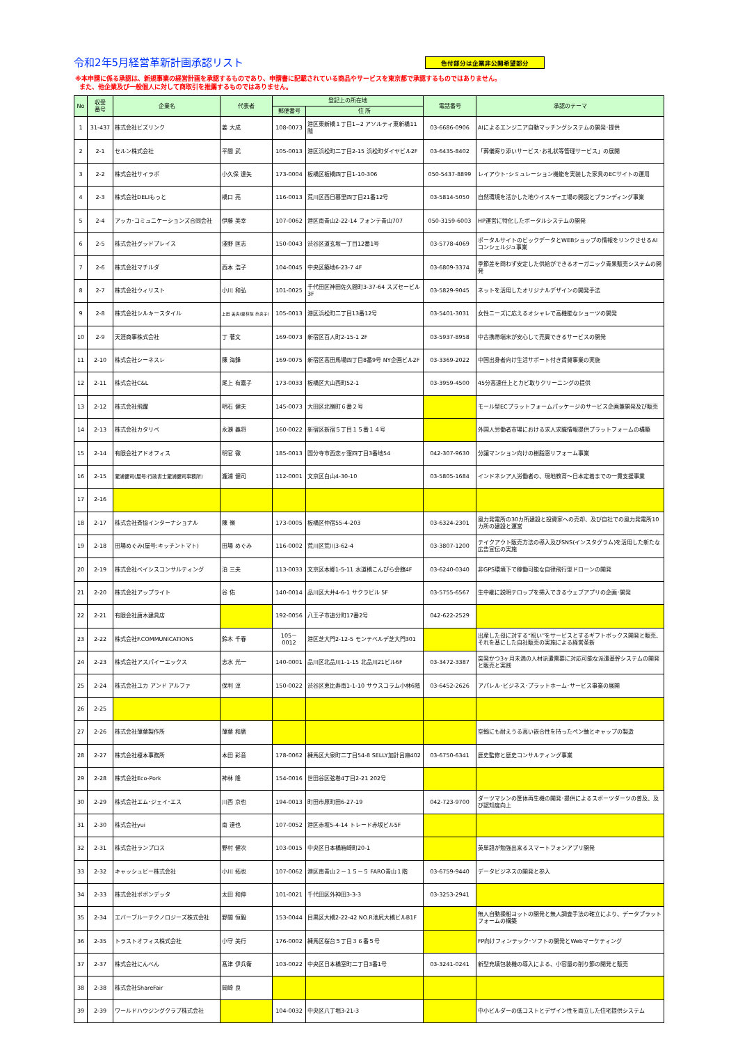令和2年5月経営革新計画承認リスト
色付部分は企業非公開希望部分
※本申請に係る承認は、新規事業の経営計画を承認するものであり、申請書に記載されている商品やサービスを東京都で承認するものではありません。
また、他企業及び一般個人に対して商取引を推薦するものではありません。
| No | 収受 番号 | 企業名 | 代表者 | 登記上の所在地 | | 電話番号 | 承認のテーマ |
| --- | --- | --- | --- | --- | --- | --- | --- |
| | | | | 郵便番号 | 住 所 | | |
| 1 | 31-437 | 株式会社ビズリンク | 姜 大成 | 108-0073 | 港区東新橋１丁目1−2 アソルティ東新橋11階 | 03-6686-0906 | AIによるエンジニア自動マッチングシステムの開発･提供 |
| 2 | 2-1 | セルン株式会社 | 平間 武 | 105-0013 | 港区浜松町二丁目2-15 浜松町ダイヤビル2F | 03-6435-8402 | 「葬儀寄り添いサービス･お礼状等管理サービス」の展開 |
| 3 | 2-2 | 株式会社サイラボ | 小久保 達矢 | 173-0004 | 板橋区板橋四丁目1-10-306 | 050-5437-8899 | レイアウト･シミュレーション機能を実装した家具のECサイトの運用 |
| 4 | 2-3 | 株式会社DELIもっと | 橋口 亮 | 116-0013 | 荒川区西日暮里四丁目21番12号 | 03-5814-5050 | 自然環境を活かした地ウイスキー工場の開設とブランディング事業 |
| 5 | 2-4 | アッカ･コミュニケーションズ合同会社 | 伊藤 美幸 | 107-0062 | 港区南青山2-22-14 フォンテ青山707 | 050-3159-6003 | HP運営に特化したポータルシステムの開発 |
| 6 | 2-5 | 株式会社グッドプレイス | 淺野 匡志 | 150-0043 | 渋谷区道玄坂一丁目12番1号 | 03-5778-4069 | ポータルサイトのビックデータとWEBショップの情報をリンクさせるAIコンシェルジュ事業 |
| 7 | 2-6 | 株式会社マチルダ | 西本 浩子 | 104-0045 | 中央区築地6-23-7 4F | 03-6809-3374 | 季節差を問わず安定した供給ができるオーガニック青果販売システムの開発 |
| 8 | 2-7 | 株式会社ウィリスト | 小川 和弘 | 101-0025 | 千代田区神田佐久間町3-37-64 スズセービル3F | 03-5829-9045 | ネットを活用したオリジナルデザインの開発手法 |
| 9 | 2-8 | 株式会社シルキースタイル | 上田 美央(羅林院 奈央子) | 105-0013 | 港区浜松町二丁目13番12号 | 03-5401-3031 | 女性ニーズに応えるオシャレで高機能なショーツの開発 |
| 10 | 2-9 | 天涯商事株式会社 | 丁 著文 | 169-0073 | 新宿区百人町2-15-1 2F | 03-5937-8958 | 中古携帯端末が安心して売買できるサービスの開発 |
| 11 | 2-10 | 株式会社シーネスレ | 陳 海鋒 | 169-0075 | 新宿区高田馬場四丁目8番9号 NY企画ビル2F | 03-3369-2022 | 中国出身者向け生活サポート付き賃貸事業の実施 |
| 12 | 2-11 | 株式会社C&L | 尾上 有嘉子 | 173-0033 | 板橋区大山西町52-1 | 03-3959-4500 | 45分高速仕上とカビ取りクリーニングの提供 |
| 13 | 2-12 | 株式会社飛躍 | 明石 健夫 | 145-0073 | 大田区北嶺町６番２号 | | モール型ECプラットフォームパッケージのサービス企画兼開発及び販売 |
| 14 | 2-13 | 株式会社カタリベ | 永瀬 義将 | 160-0022 | 新宿区新宿５丁目１５番１４号 | | 外国人労働者市場における求人求職情報提供プラットフォームの構築 |
| 15 | 2-14 | 有限会社アドオフィス | 明官 徹 | 185-0013 | 国分寺市西恋ヶ窪四丁目3番地54 | 042-307-9630 | 分譲マンション向けの樹脂窓リフォーム事業 |
| 16 | 2-15 | 瀧浦健司(屋号:行政書士瀧浦健司事務所) | 瀧浦 健司 | 112-0001 | 文京区白山4-30-10 | 03-5805-1684 | インドネシア人労働者の、現地教育～日本定着までの一貫支援事業 |
| 17 | 2-16 | | | | | | |
| 18 | 2-17 | 株式会社斉協インターナショナル | 陳 嶺 | 173-0005 | 板橋区仲宿55-4-203 | 03-6324-2301 | 風力発電所の30カ所建設と投資家への売却、及び自社での風力発電所10カ所の建設と運営 |
| 19 | 2-18 | 田場めぐみ(屋号:キッチントマト) | 田場 めぐみ | 116-0002 | 荒川区荒川3-62-4 | 03-3807-1200 | テイクアウト販売方法の導入及びSNS(インスタグラム)を活用した新たな広告宣伝の実施 |
| 20 | 2-19 | 株式会社ベイシスコンサルティング | 泊 三夫 | 113-0033 | 文京区本郷1-5-11 水道橋こんぴら会館4F | 03-6240-0340 | 非GPS環境下で稼働可能な自律飛行型ドローンの開発 |
| 21 | 2-20 | 株式会社アップライト | 谷 佑 | 140-0014 | 品川区大井4-6-1 サクラビル 5F | 03-5755-6567 | 生中継に説明テロップを挿入できるウェブアプリの企画･開発 |
| 22 | 2-21 | 有限会社唐木建具店 | | 192-0056 | 八王子市追分町17番2号 | 042-622-2529 | |
| 23 | 2-22 | 株式会社F.COMMUNICATIONS | 鈴木 千春 | 105－0012 | 港区芝大門2-12-5 モンテベルデ芝大門301 | | 出産した母に対する“祝い”をサービスとするギフトボックス開発と販売、それを基にした自社販売の実施による経営革新 |
| 24 | 2-23 | 株式会社アスパイーエックス | 志水 光一 | 140-0001 | 品川区北品川1-1-15 北品川21ビル6F | 03-3472-3387 | 突発かつ3ヶ月未満の人材派遣需要に対応可能な派遣基幹システムの開発と販売と実践 |
| 25 | 2-24 | 株式会社ユカ アンド アルファ | 保利 淳 | 150-0022 | 渋谷区恵比寿南1-1-10 サウスコラム小林6階 | 03-6452-2626 | アパレル･ビジネス･プラットホーム･サービス事業の展開 |
| 26 | 2-25 | | | | | | |
| 27 | 2-26 | 株式会社薄葉製作所 | 薄葉 和廣 | | | | 空輸にも耐えうる高い嵌合性を持ったペン軸とキャップの製造 |
| 28 | 2-27 | 株式会社榎本事務所 | 本田 彩音 | 178-0062 | 練馬区大泉町二丁目54-8 SELLY加計呂麻402 | 03-6750-6341 | 歴史監修と歴史コンサルティング事業 |
| 29 | 2-28 | 株式会社Eco-Pork | 神林 隆 | 154-0016 | 世田谷区弦巻4丁目2-21 202号 | | |
| 30 | 2-29 | 株式会社エム･ジェイ･エス | 川西 京也 | 194-0013 | 町田市原町田6-27-19 | 042-723-9700 | ダーツマシンの筐体再生機の開発･提供によるスポーツダーツの普及、及び認知度向上 |
| 31 | 2-30 | 株式会社yui | 南 達也 | 107-0052 | 港区赤坂5-4-14 トレード赤坂ビル5F | | |
| 32 | 2-31 | 株式会社ランプロス | 野村 健次 | 103-0015 | 中央区日本橋箱崎町20-1 | | 英単語が勉強出来るスマートフォンアプリ開発 |
| 33 | 2-32 | キャッシュビー株式会社 | 小川 拓也 | 107-0062 | 港区南青山２－１５－５ FARO青山１階 | 03-6759-9440 | データビジネスの開発と参入 |
| 34 | 2-33 | 株式会社ポポンデッタ | 太田 和伸 | 101-0021 | 千代田区外神田3-3-3 | 03-3253-2941 | |
| 35 | 2-34 | エバーブルーテクノロジーズ株式会社 | 野間 恒毅 | 153-0044 | 目黒区大橋2-22-42 NO.R池尻大橋ビルB1F | | 無人自動操船ヨットの開発と無人調査手法の確立により、データプラットフォームの構築 |
| 36 | 2-35 | トラストオフィス株式会社 | 小守 美行 | 176-0002 | 練馬区桜台５丁目３６番５号 | | FP向けフィンテック･ソフトの開発とWebマーケティング |
| 37 | 2-37 | 株式会社にんべん | 髙津 伊兵衛 | 103-0022 | 中央区日本橋室町二丁目3番1号 | 03-3241-0241 | 新型充填包装機の導入による、小容量の削り節の開発と販売 |
| 38 | 2-38 | 株式会社ShareFair | 岡崎 良 | | | | |
| 39 | 2-39 | ワールドハウジングクラブ株式会社 | | 104-0032 | 中央区八丁堀3-21-3 | | 中小ビルダーの低コストとデザイン性を両立した住宅提供システム |